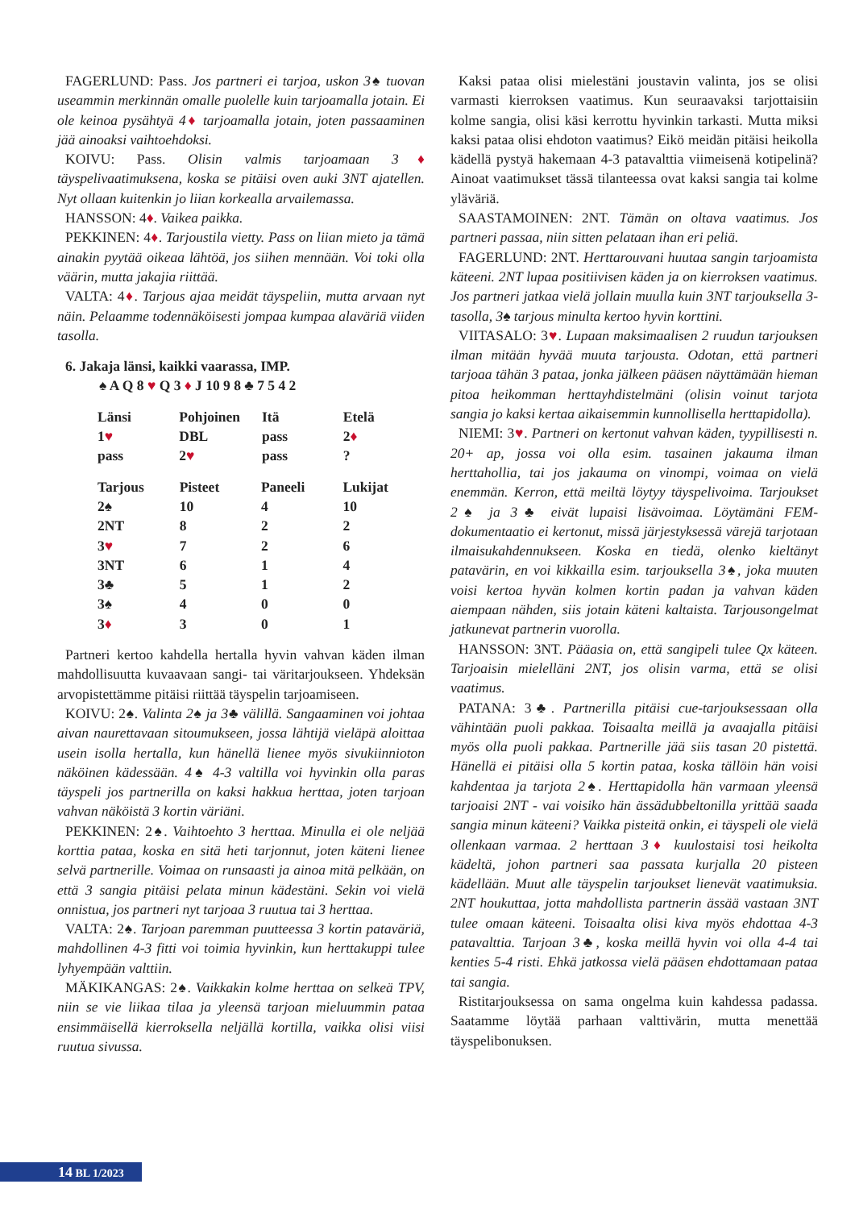FAGERLUND: Pass. Jos partneri ei tarjoa, uskon 3♠ tuovan useammin merkinnän omalle puolelle kuin tarjoamalla jotain. Ei ole keinoa pysähtyä 4♦ tarjoamalla jotain, joten passaaminen jää ainoaksi vaihtoehdoksi.
KOIVU: Pass. Olisin valmis tarjoamaan 3♦ täyspelivaatimuksena, koska se pitäisi oven auki 3NT ajatellen. Nyt ollaan kuitenkin jo liian korkealla arvailemassa.
HANSSON: 4♦. Vaikea paikka.
PEKKINEN: 4♦. Tarjoustila vietty. Pass on liian mieto ja tämä ainakin pyytää oikeaa lähtöä, jos siihen mennään. Voi toki olla väärin, mutta jakajia riittää.
VALTA: 4♦. Tarjous ajaa meidät täyspeliin, mutta arvaan nyt näin. Pelaamme todennäköisesti jompaa kumpaa alaväriä viiden tasolla.
6. Jakaja länsi, kaikki vaarassa, IMP.
♠ A Q 8 ♥ Q 3 ♦ J 10 9 8 ♣ 7 5 4 2
| Länsi | Pohjoinen | Itä | Etelä |
| --- | --- | --- | --- |
| 1 ♥ | DBL | pass | 2 ♦ |
| pass | 2 ♥ | pass | ? |
| Tarjous | Pisteet | Paneeli | Lukijat |
| --- | --- | --- | --- |
| 2♠ | 10 | 4 | 10 |
| 2NT | 8 | 2 | 2 |
| 3 ♥ | 7 | 2 | 6 |
| 3NT | 6 | 1 | 4 |
| 3♣ | 5 | 1 | 2 |
| 3♠ | 4 | 0 | 0 |
| 3 ♦ | 3 | 0 | 1 |
Partneri kertoo kahdella hertalla hyvin vahvan käden ilman mahdollisuutta kuvaavaan sangi- tai väritarjoukseen. Yhdeksän arvopistettämme pitäisi riittää täyspelin tarjoamiseen.
KOIVU: 2♠. Valinta 2♠ ja 3♣ välillä. Sangaaminen voi johtaa aivan naurettavaan sitoumukseen, jossa lähtijä vieläpä aloittaa usein isolla hertalla, kun hänellä lienee myös sivukiinnioton näköinen kädessään. 4♠ 4-3 valtilla voi hyvinkin olla paras täyspeli jos partnerilla on kaksi hakkua herttaa, joten tarjoan vahvan näköistä 3 kortin väriäni.
PEKKINEN: 2♠. Vaihtoehto 3 herttaa. Minulla ei ole neljää korttia pataa, koska en sitä heti tarjonnut, joten käteni lienee selvä partnerille. Voimaa on runsaasti ja ainoa mitä pelkään, on että 3 sangia pitäisi pelata minun kädestäni. Sekin voi vielä onnistua, jos partneri nyt tarjoaa 3 ruutua tai 3 herttaa.
VALTA: 2♠. Tarjoan paremman puutteessa 3 kortin pataväriä, mahdollinen 4-3 fitti voi toimia hyvinkin, kun herttakuppi tulee lyhyempään valttiin.
MÄKIKANGAS: 2♠. Vaikkakin kolme herttaa on selkeä TPV, niin se vie liikaa tilaa ja yleensä tarjoan mieluummin pataa ensimmäisellä kierroksella neljällä kortilla, vaikka olisi viisi ruutua sivussa.
Kaksi pataa olisi mielestäni joustavin valinta, jos se olisi varmasti kierroksen vaatimus. Kun seuraavaksi tarjottaisiin kolme sangia, olisi käsi kerrottu hyvinkin tarkasti. Mutta miksi kaksi pataa olisi ehdoton vaatimus? Eikö meidän pitäisi heikolla kädellä pystyä hakemaan 4-3 patavalttia viimeisenä kotipelinä? Ainoat vaatimukset tässä tilanteessa ovat kaksi sangia tai kolme yläväriä.
SAASTAMOINEN: 2NT. Tämän on oltava vaatimus. Jos partneri passaa, niin sitten pelataan ihan eri peliä.
FAGERLUND: 2NT. Herttarouvani huutaa sangin tarjoamista käteeni. 2NT lupaa positiivisen käden ja on kierroksen vaatimus. Jos partneri jatkaa vielä jollain muulla kuin 3NT tarjouksella 3-tasolla, 3♠ tarjous minulta kertoo hyvin korttini.
VIITASALO: 3♥. Lupaan maksimaalisen 2 ruudun tarjouksen ilman mitään hyvää muuta tarjousta. Odotan, että partneri tarjoaa tähän 3 pataa, jonka jälkeen pääsen näyttämään hieman pitoa heikomman herttayhdistelmäni (olisin voinut tarjota sangia jo kaksi kertaa aikaisemmin kunnollisella herttapidolla).
NIEMI: 3♥. Partneri on kertonut vahvan käden, tyypillisesti n. 20+ ap, jossa voi olla esim. tasainen jakauma ilman herttahollia, tai jos jakauma on vinompi, voimaa on vielä enemmän. Kerron, että meiltä löytyy täyspelivoima. Tarjoukset 2♠ ja 3♣ eivät lupaisi lisävoimaa. Löytämäni FEM-dokumentaatio ei kertonut, missä järjestyksessä värejä tarjotaan ilmaisukahdennukseen. Koska en tiedä, olenko kieltänyt patavärin, en voi kikkailla esim. tarjouksella 3♠, joka muuten voisi kertoa hyvän kolmen kortin padan ja vahvan käden aiempaan nähden, siis jotain käteni kaltaista. Tarjousongelmat jatkunevat partnerin vuorolla.
HANSSON: 3NT. Pääasia on, että sangipeli tulee Qx käteen. Tarjoaisin mielelläni 2NT, jos olisin varma, että se olisi vaatimus.
PATANA: 3♣. Partnerilla pitäisi cue-tarjouksessaan olla vähintään puoli pakkaa. Toisaalta meillä ja avaajalla pitäisi myös olla puoli pakkaa. Partnerille jää siis tasan 20 pistettä. Hänellä ei pitäisi olla 5 kortin pataa, koska tällöin hän voisi kahdentaa ja tarjota 2♠. Herttapidolla hän varmaan yleensä tarjoaisi 2NT - vai voisiko hän ässädubbeltonilla yrittää saada sangia minun käteeni? Vaikka pisteitä onkin, ei täyspeli ole vielä ollenkaan varmaa. 2 herttaan 3♦ kuulostaisi tosi heikolta kädeltä, johon partneri saa passata kurjalla 20 pisteen kädellään. Muut alle täyspelin tarjoukset lienevät vaatimuksia. 2NT houkuttaa, jotta mahdollista partnerin ässää vastaan 3NT tulee omaan käteeni. Toisaalta olisi kiva myös ehdottaa 4-3 patavalttia. Tarjoan 3♣, koska meillä hyvin voi olla 4-4 tai kenties 5-4 risti. Ehkä jatkossa vielä pääsen ehdottamaan pataa tai sangia.
Ristitarjouksessa on sama ongelma kuin kahdessa padassa. Saatamme löytää parhaan valttivärin, mutta menettää täyspelibonuksen.
14 BL 1/2023